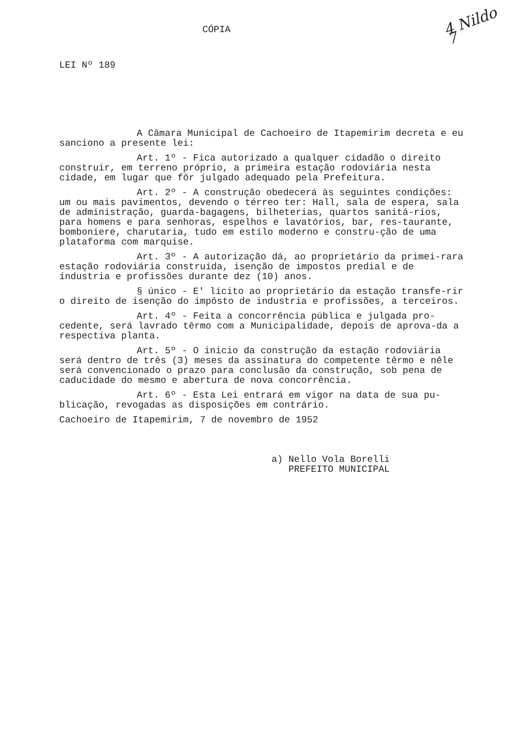CÓPIA 4 Nildo 7
LEI Nº 189
A Câmara Municipal de Cachoeiro de Itapemirim decreta e eu sanciono a presente lei:
Art. 1º - Fica autorizado a qualquer cidadão o direito construir, em terreno próprio, a primeira estação rodoviária nesta cidade, em lugar que fôr julgado adequado pela Prefeitura.
Art. 2º - A construção obedecerá às seguintes condições: um ou mais pavimentos, devendo o térreo ter: Hall, sala de espera, sala de administração, guarda-bagagens, bilheterias, quartos sanitá-rios, para homens e para senhoras, espelhos e lavatórios, bar, res-taurante, bomboniere, charutaria, tudo em estilo moderno e constru-ção de uma plataforma com marquise.
Art. 3º - A autorização dá, ao proprietário da primei-rara estação rodoviária construída, isenção de impostos predial e de industria e profissões durante dez (10) anos.
§ único - E' lícito ao proprietário da estação transfe-rir o direito de isenção do impôsto de industria e profissões, a terceiros.
Art. 4º - Feita a concorrência pública e julgada pro-cedente, será lavrado têrmo com a Municipalidade, depois de aprova-da a respectiva planta.
Art. 5º - O inicio da construção da estação rodoviária será dentro de três (3) meses da assinatura do competente têrmo e nêle será convencionado o prazo para conclusão da construção, sob pena de caducidade do mesmo e abertura de nova concorrência.
Art. 6º - Esta Lei entrará em vigor na data de sua pu-blicação, revogadas as disposições em contrário.
Cachoeiro de Itapemirim, 7 de novembro de 1952
a) Nello Vola Borelli
PREFEITO MUNICIPAL